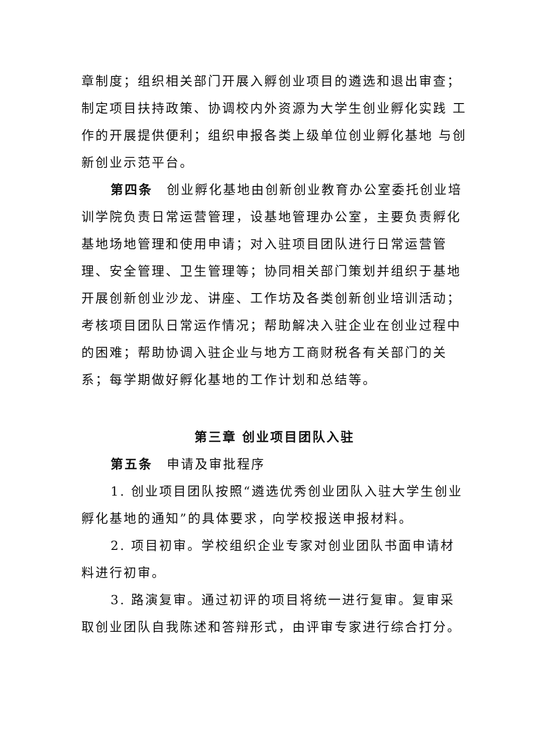章制度；组织相关部门开展入孵创业项目的遴选和退出审查；制定项目扶持政策、协调校内外资源为大学生创业孵化实践 工作的开展提供便利；组织申报各类上级单位创业孵化基地 与创新创业示范平台。
第四条　创业孵化基地由创新创业教育办公室委托创业培训学院负责日常运营管理，设基地管理办公室，主要负责孵化基地场地管理和使用申请；对入驻项目团队进行日常运营管理、安全管理、卫生管理等；协同相关部门策划并组织于基地开展创新创业沙龙、讲座、工作坊及各类创新创业培训活动；考核项目团队日常运作情况；帮助解决入驻企业在创业过程中的困难；帮助协调入驻企业与地方工商财税各有关部门的关系；每学期做好孵化基地的工作计划和总结等。
第三章 创业项目团队入驻
第五条　申请及审批程序
1. 创业项目团队按照“遴选优秀创业团队入驻大学生创业孵化基地的通知”的具体要求，向学校报送申报材料。
2. 项目初审。学校组织企业专家对创业团队书面申请材料进行初审。
3. 路演复审。通过初评的项目将统一进行复审。复审采取创业团队自我陈述和答辩形式，由评审专家进行综合打分。